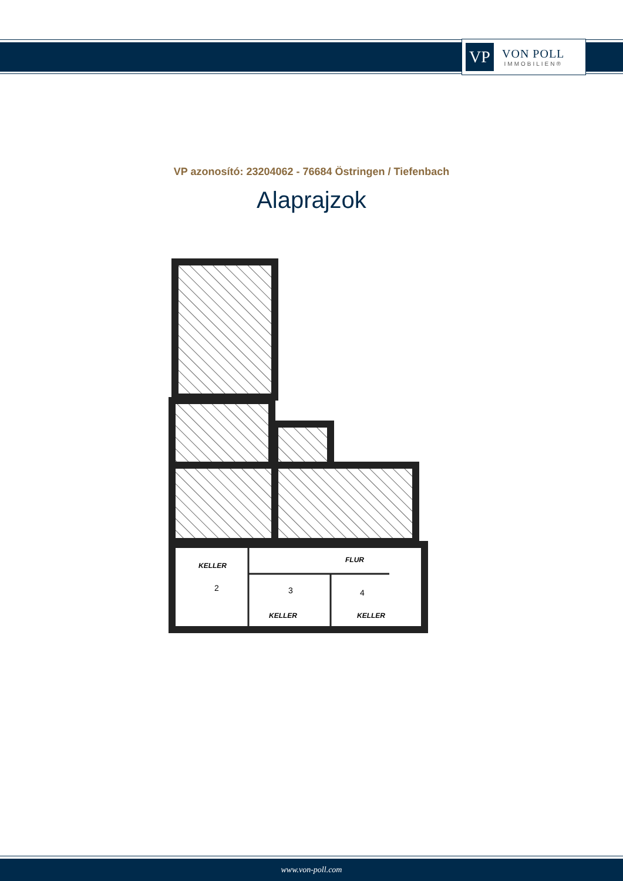VP
VON POLL
IMMOBILIEN®
VP azonosító: 23204062 - 76684 Östringen / Tiefenbach
Alaprajzok
KELLER
FLUR
KELLER
KELLER
2
3
4
www.von-poll.com